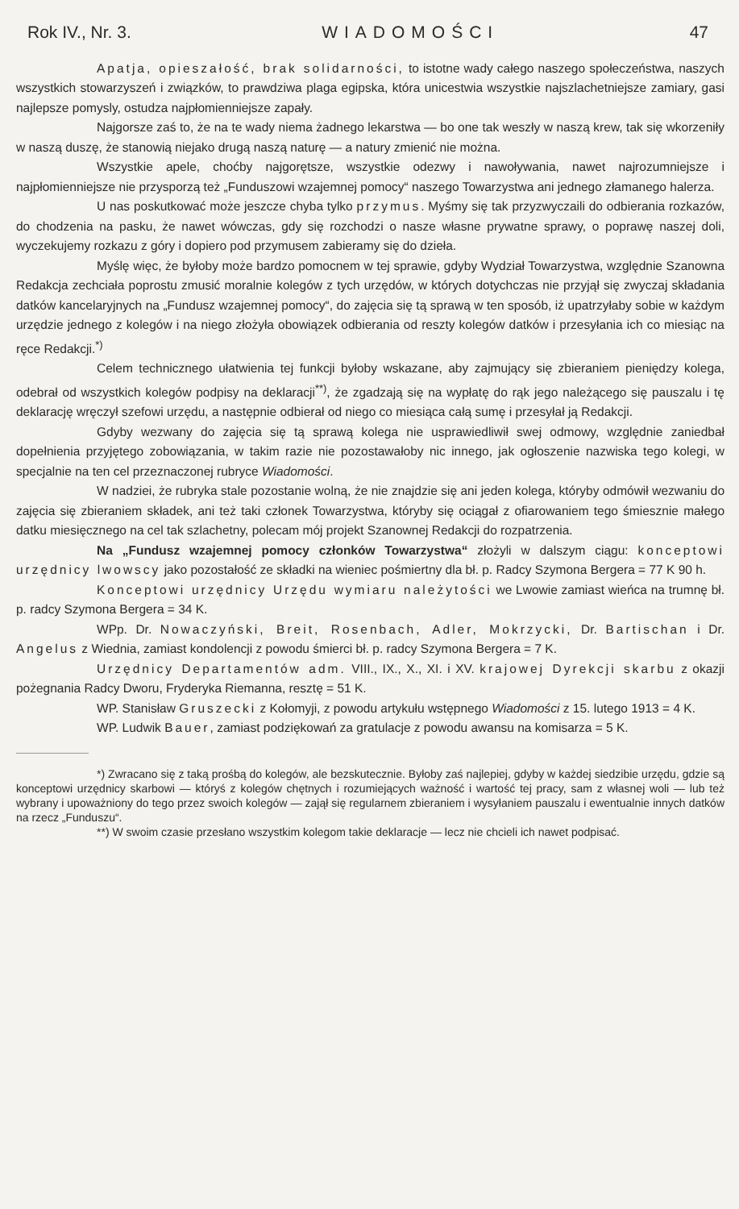Rok IV., Nr. 3. WIADOMOŚCI 47
Apatja, opieszałość, brak solidarności, to istotne wady całego naszego społeczeństwa, naszych wszystkich stowarzyszeń i związków, to prawdziwa plaga egipska, która unicestwia wszystkie najszlachetniejsze zamiary, gasi najlepsze pomysly, ostudza najpłomienniejsze zapały.
Najgorsze zaś to, że na te wady niema żadnego lekarstwa — bo one tak weszły w naszą krew, tak się wkorzeniły w naszą duszę, że stanowią niejako drugą naszą naturę — a natury zmienić nie można.
Wszystkie apele, choćby najgorętsze, wszystkie odezwy i nawoływania, nawet najrozumniejsze i najpłomienniejsze nie przysporzą też „Funduszowi wzajemnej pomocy“ naszego Towarzystwa ani jednego złamanego halerza.
U nas poskutkować może jeszcze chyba tylko przymus. Myśmy się tak przyzwyczaili do odbierania rozkazów, do chodzenia na pasku, że nawet wówczas, gdy się rozchodzi o nasze własne prywatne sprawy, o poprawę naszej doli, wyczekujemy rozkazu z góry i dopiero pod przymusem zabieramy się do dzieła.
Myślę więc, że byłoby może bardzo pomocnem w tej sprawie, gdyby Wydział Towarzystwa, względnie Szanowna Redakcja zechciała poprostu zmusić moralnie kolegów z tych urzędów, w których dotychczas nie przyjął się zwyczaj składania datków kancelaryjnych na „Fundusz wzajemnej pomocy“, do zajęcia się tą sprawą w ten sposób, iż upatrzyłaby sobie w każdym urzędzie jednego z kolegów i na niego złożyła obowiązek odbierania od reszty kolegów datków i przesyłania ich co miesiąc na ręce Redakcji.<sup>*)</sup>
Celem technicznego ułatwienia tej funkcji byłoby wskazane, aby zajmujący się zbieraniem pieniędzy kolega, odebrał od wszystkich kolegów podpisy na deklaracji<sup>**)</sup>, że zgadzają się na wypłatę do rąk jego należącego się pauszalu i tę deklarację wręczył szefowi urzędu, a następnie odbierał od niego co miesiąca całą sumę i przesyłał ją Redakcji.
Gdyby wezwany do zajęcia się tą sprawą kolega nie usprawiedliwił swej odmowy, względnie zaniedbał dopełnienia przyjętego zobowiązania, w takim razie nie pozostawałoby nic innego, jak ogłoszenie nazwiska tego kolegi, w specjalnie na ten cel przeznaczonej rubryce Wiadomości.
W nadziei, że rubryka stale pozostanie wolną, że nie znajdzie się ani jeden kolega, któryby odmówił wezwaniu do zajęcia się zbieraniem składek, ani też taki członek Towarzystwa, któryby się ociągał z ofiarowaniem tego śmiesznie małego datku miesięcznego na cel tak szlachetny, polecam mój projekt Szanownej Redakcji do rozpatrzenia.
Na „Fundusz wzajemnej pomocy członków Towarzystwa“ złożyli w dalszym ciągu: konceptowi urzędnicy lwowscy jako pozostałość ze składki na wieniec pośmiertny dla bł. p. Radcy Szymona Bergera = 77 K 90 h.
Konceptowi urzędnicy Urzędu wymiaru należytości we Lwowie zamiast wieńca na trumnę bł. p. radcy Szymona Bergera = 34 K.
WPp. Dr. Nowaczyński, Breit, Rosenbach, Adler, Mokrzycki, Dr. Bartischan i Dr. Angelus z Wiednia, zamiast kondolencji z powodu śmierci bł. p. radcy Szymona Bergera = 7 K.
Urzędnicy Departamentów adm. VIII., IX., X., XI. i XV. krajowej Dyrekcji skarbu z okazji pożegnania Radcy Dworu, Fryderyka Riemanna, resztę = 51 K.
WP. Stanisław Gruszecki z Kołomyji, z powodu artykułu wstępnego Wiadomości z 15. lutego 1913 = 4 K.
WP. Ludwik Bauer, zamiast podziękowań za gratulacje z powodu awansu na komisarza = 5 K.
*) Zwracano się z taką prośbą do kolegów, ale bezskutecznie. Byłoby zaś najlepiej, gdyby w każdej siedzibie urzędu, gdzie są konceptowi urzędnicy skarbowi — któryś z kolegów chętnych i rozumiejących ważność i wartość tej pracy, sam z własnej woli — lub też wybrany i upoważniony do tego przez swoich kolegów — zajął się regularnem zbieraniem i wysyłaniem pauszalu i ewentualnie innych datków na rzecz „Funduszu“.
**) W swoim czasie przesłano wszystkim kolegom takie deklaracje — lecz nie chcieli ich nawet podpisać.